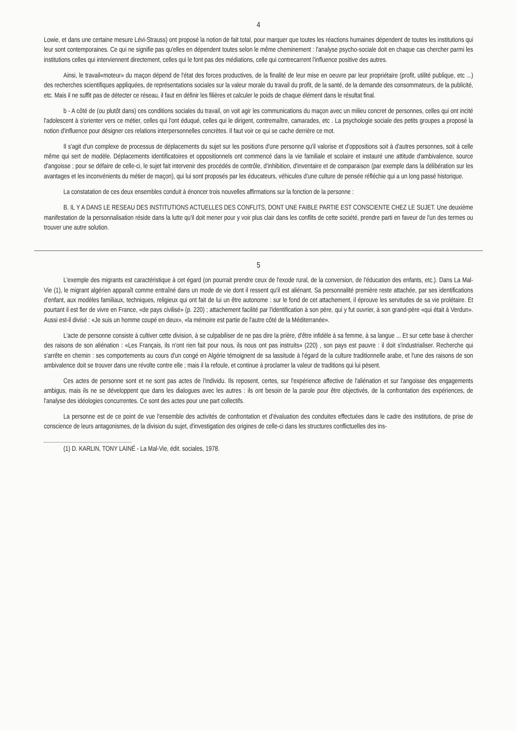4
Lowie, et dans une certaine mesure Lévi-Strauss) ont proposé la notion de fait total, pour marquer que toutes les réactions humaines dépendent de toutes les institutions qui leur sont contemporaines. Ce qui ne signifie pas qu'elles en dépendent toutes selon le même cheminement : l'analyse psycho-sociale doit en chaque cas chercher parmi les institutions celles qui interviennent directement, celles qui le font pas des médiations, celle qui contrecarrent l'influence positive des autres.
Ainsi, le travail«moteur» du maçon dépend de l'état des forces productives, de la finalité de leur mise en oeuvre par leur propriétaire (profit, utilité publique, etc ...) des recherches scientifiques appliquées, de représentations sociales sur la valeur morale du travail du profit, de la santé, de la demande des consommateurs, de la publicité, etc. Mais il ne suffit pas de détecter ce réseau, il faut en définir les filières et calculer le poids de chaque élément dans le résultat final.
b - A côté de (ou plutôt dans) ces conditions sociales du travail, on voit agir les communications du maçon avec un milieu concret de personnes, celles qui ont incité l'adolescent à s'orienter vers ce métier, celles qui l'ont éduqué, celles qui le dirigent, contremaître, camarades, etc . La psychologie sociale des petits groupes a proposé la notion d'influence pour désigner ces relations interpersonnelles concrètes. Il faut voir ce qui se cache derrière ce mot.
Il s'agit d'un complexe de processus de déplacements du sujet sur les positions d'une personne qu'il valorise et d'oppositions soit à d'autres personnes, soit à celle même qui sert de modèle. Déplacements identificatoires et oppositionnels ont commencé dans la vie familiale et scolaire et instauré une attitude d'ambivalence, source d'angoisse ; pour se défaire de celle-ci, le sujet fait intervenir des procédés de contrôle, d'inhibition, d'inventaire et de comparaison (par exemple dans la délibération sur les avantages et les inconvénients du métier de maçon), qui lui sont proposés par les éducateurs, véhicules d'une culture de pensée réfléchie qui a un long passé historique.
La constatation de ces deux ensembles conduit à énoncer trois nouvelles affirmations sur la fonction de la personne :
B. IL Y A DANS LE RESEAU DES INSTITUTIONS ACTUELLES DES CONFLITS, DONT UNE FAIBLE PARTIE EST CONSCIENTE CHEZ LE SUJET. Une deuxième manifestation de la personnalisation réside dans la lutte qu'il doit mener pour y voir plus clair dans les conflits de cette société, prendre parti en faveur de l'un des termes ou trouver une autre solution.
5
L'exemple des migrants est caractéristique à cet égard (on pourrait prendre ceux de l'exode rural, de la conversion, de l'éducation des enfants, etc.). Dans La Mal-Vie (1), le migrant algérien apparaît comme entraîné dans un mode de vie dont il ressent qu'il est aliénant. Sa personnalité première reste attachée, par ses identifications d'enfant, aux modèles familiaux, techniques, religieux qui ont fait de lui un être autonome : sur le fond de cet attachement, il éprouve les servitudes de sa vie prolétaire. Et pourtant il est fier de vivre en France, «de pays civilisé» (p. 220) ; attachement facilité par l'identification à son père, qui y fut ouvrier, à son grand-père «qui était à Verdun». Aussi est-il divisé : «Je suis un homme coupé en deux», «la mémoire est partie de l'autre côté de la Méditerranée».
L'acte de personne consiste à cultiver cette division, à se culpabiliser de ne pas dire la prière, d'être infidèle à sa femme, à sa langue ... Et sur cette base à chercher des raisons de son aliénation : «Les Français, ils n'ont rien fait pour nous, ils nous ont pas instruits» (220) , son pays est pauvre : il doit s'industrialiser. Recherche qui s'arrête en chemin : ses comportements au cours d'un congé en Algérie témoignent de sa lassitude à l'égard de la culture traditionnelle arabe, et l'une des raisons de son ambivalence doit se trouver dans une révolte contre elle ; mais il la refoule, et continue à proclamer la valeur de traditions qui lui pèsent.
Ces actes de personne sont et ne sont pas actes de l'individu. Ils reposent, certes, sur l'expérience affective de l'aliénation et sur l'angoisse des engagements ambigus, mais ils ne se développent que dans les dialogues avec les autres : ils ont besoin de la parole pour être objectivés, de la confrontation des expériences, de l'analyse des idéologies concurrentes. Ce sont des actes pour une part collectifs.
La personne est de ce point de vue l'ensemble des activités de confrontation et d'évaluation des conduites effectuées dans le cadre des institutions, de prise de conscience de leurs antagonismes, de la division du sujet, d'investigation des origines de celle-ci dans les structures conflictuelles des ins-
(1) D. KARLIN, TONY LAINÉ - La Mal-Vie, édit. sociales, 1978.